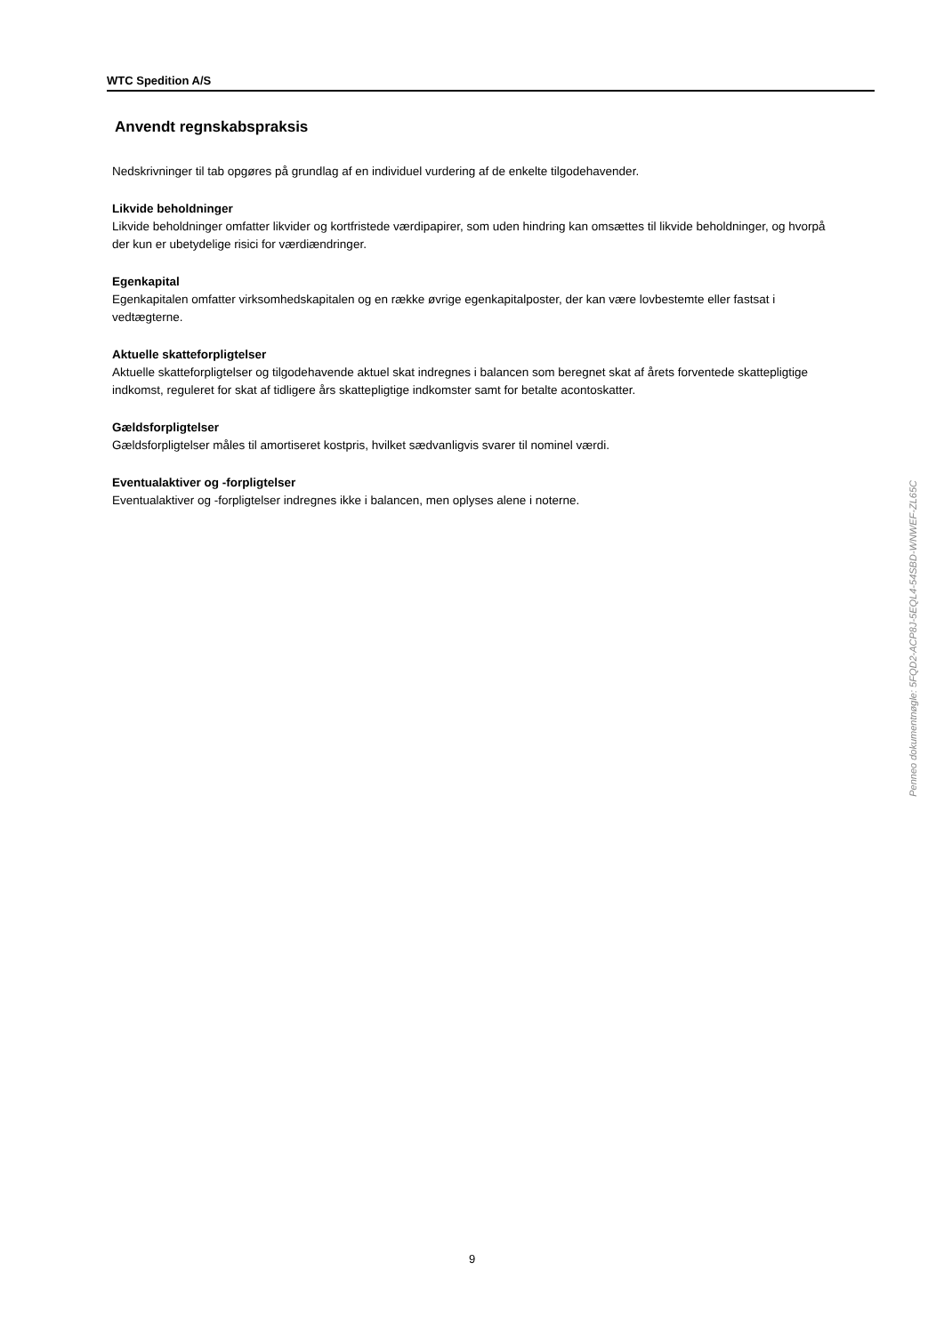WTC Spedition A/S
Anvendt regnskabspraksis
Nedskrivninger til tab opgøres på grundlag af en individuel vurdering af de enkelte tilgodehavender.
Likvide beholdninger
Likvide beholdninger omfatter likvider og kortfristede værdipapirer, som uden hindring kan omsættes til likvide beholdninger, og hvorpå der kun er ubetydelige risici for værdiændringer.
Egenkapital
Egenkapitalen omfatter virksomhedskapitalen og en række øvrige egenkapitalposter, der kan være lovbestemte eller fastsat i vedtægterne.
Aktuelle skatteforpligtelser
Aktuelle skatteforpligtelser og tilgodehavende aktuel skat indregnes i balancen som beregnet skat af årets forventede skattepligtige indkomst, reguleret for skat af tidligere års skattepligtige indkomster samt for betalte acontoskatter.
Gældsforpligtelser
Gældsforpligtelser måles til amortiseret kostpris, hvilket sædvanligvis svarer til nominel værdi.
Eventualaktiver og -forpligtelser
Eventualaktiver og -forpligtelser indregnes ikke i balancen, men oplyses alene i noterne.
Penneo dokumentnøgle: 5FQD2-ACP8J-5EQL4-54SBD-WNWEF-ZL65C
9